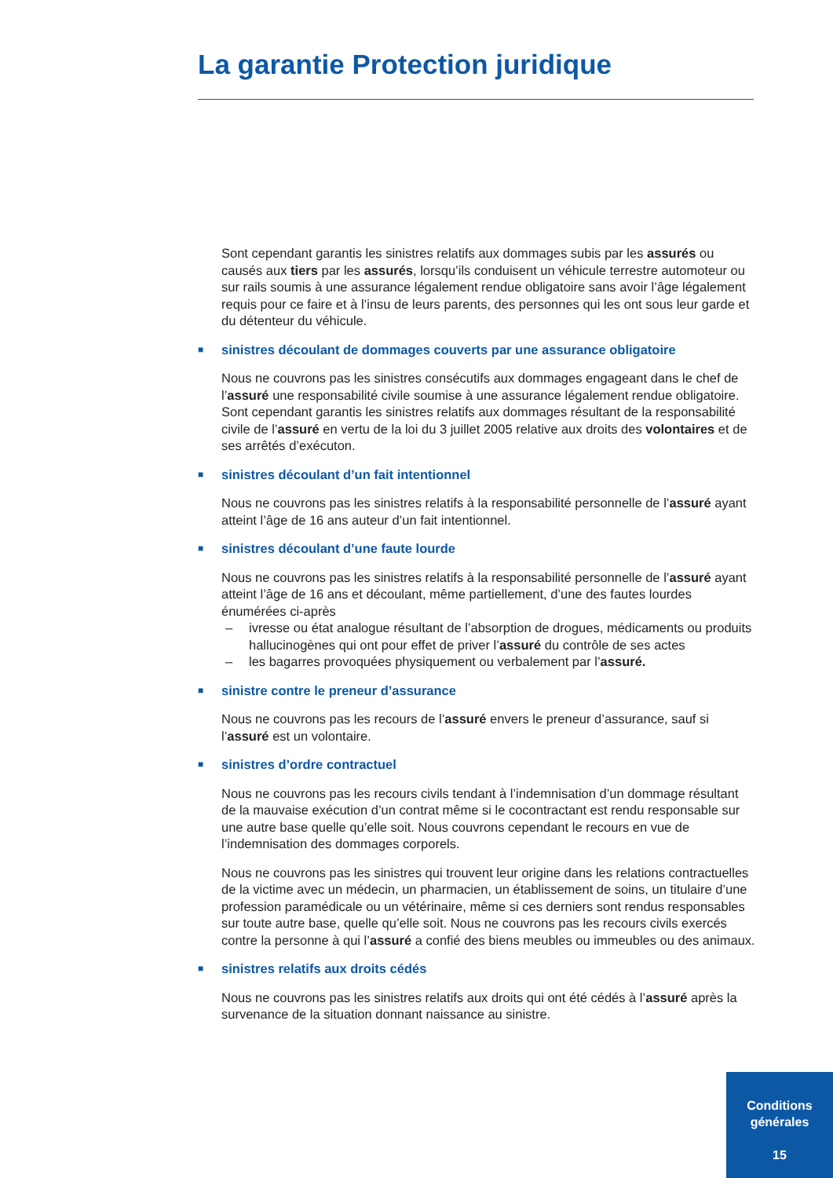La garantie Protection juridique
Sont cependant garantis les sinistres relatifs aux dommages subis par les assurés ou causés aux tiers par les assurés, lorsqu’ils conduisent un véhicule terrestre automoteur ou sur rails soumis à une assurance légalement rendue obligatoire sans avoir l’âge légalement requis pour ce faire et à l’insu de leurs parents, des personnes qui les ont sous leur garde et du détenteur du véhicule.
■ sinistres découlant de dommages couverts par une assurance obligatoire
Nous ne couvrons pas les sinistres consécutifs aux dommages engageant dans le chef de l’assuré une responsabilité civile soumise à une assurance légalement rendue obligatoire. Sont cependant garantis les sinistres relatifs aux dommages résultant de la responsabilité civile de l’assuré en vertu de la loi du 3 juillet 2005 relative aux droits des volontaires et de ses arrêtés d’exécuton.
■ sinistres découlant d’un fait intentionnel
Nous ne couvrons pas les sinistres relatifs à la responsabilité personnelle de l’assuré ayant atteint l’âge de 16 ans auteur d’un fait intentionnel.
■ sinistres découlant d’une faute lourde
Nous ne couvrons pas les sinistres relatifs à la responsabilité personnelle de l’assuré ayant atteint l’âge de 16 ans et découlant, même partiellement, d’une des fautes lourdes énumérées ci-après
– ivresse ou état analogue résultant de l’absorption de drogues, médicaments ou produits hallucinogènes qui ont pour effet de priver l’assuré du contrôle de ses actes
– les bagarres provoquées physiquement ou verbalement par l’assuré.
■ sinistre contre le preneur d’assurance
Nous ne couvrons pas les recours de l’assuré envers le preneur d’assurance, sauf si l’assuré est un volontaire.
■ sinistres d’ordre contractuel
Nous ne couvrons pas les recours civils tendant à l’indemnisation d’un dommage résultant de la mauvaise exécution d’un contrat même si le cocontractant est rendu responsable sur une autre base quelle qu’elle soit. Nous couvrons cependant le recours en vue de l’indemnisation des dommages corporels.
Nous ne couvrons pas les sinistres qui trouvent leur origine dans les relations contractuelles de la victime avec un médecin, un pharmacien, un établissement de soins, un titulaire d’une profession paramédicale ou un vétérinaire, même si ces derniers sont rendus responsables sur toute autre base, quelle qu’elle soit. Nous ne couvrons pas les recours civils exercés contre la personne à qui l’assuré a confié des biens meubles ou immeubles ou des animaux.
■ sinistres relatifs aux droits cédés
Nous ne couvrons pas les sinistres relatifs aux droits qui ont été cédés à l’assuré après la survenance de la situation donnant naissance au sinistre.
Conditions
générales
15